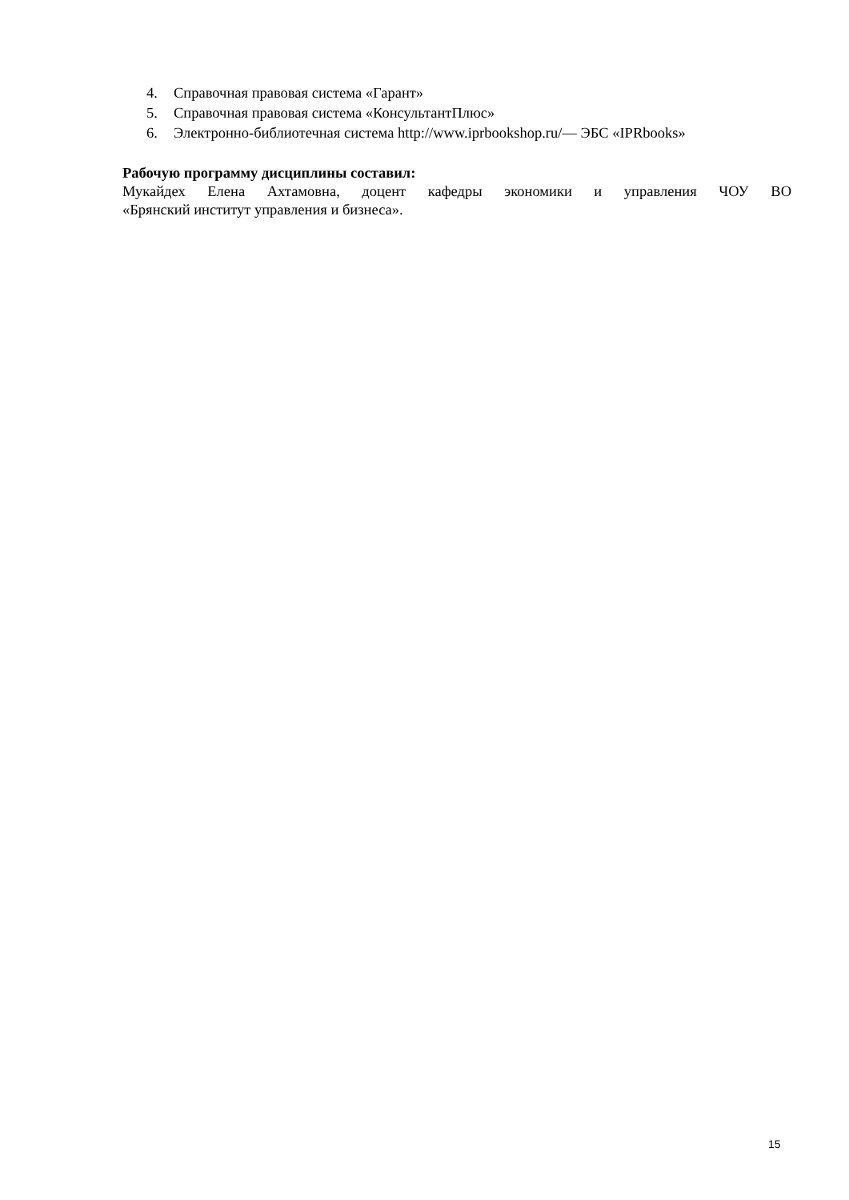4. Справочная правовая система «Гарант»
5. Справочная правовая система «КонсультантПлюс»
6. Электронно-библиотечная система http://www.iprbookshop.ru/— ЭБС «IPRbooks»
Рабочую программу дисциплины составил:
Мукайдех Елена Ахтамовна, доцент кафедры экономики и управления ЧОУ ВО
«Брянский институт управления и бизнеса».
15